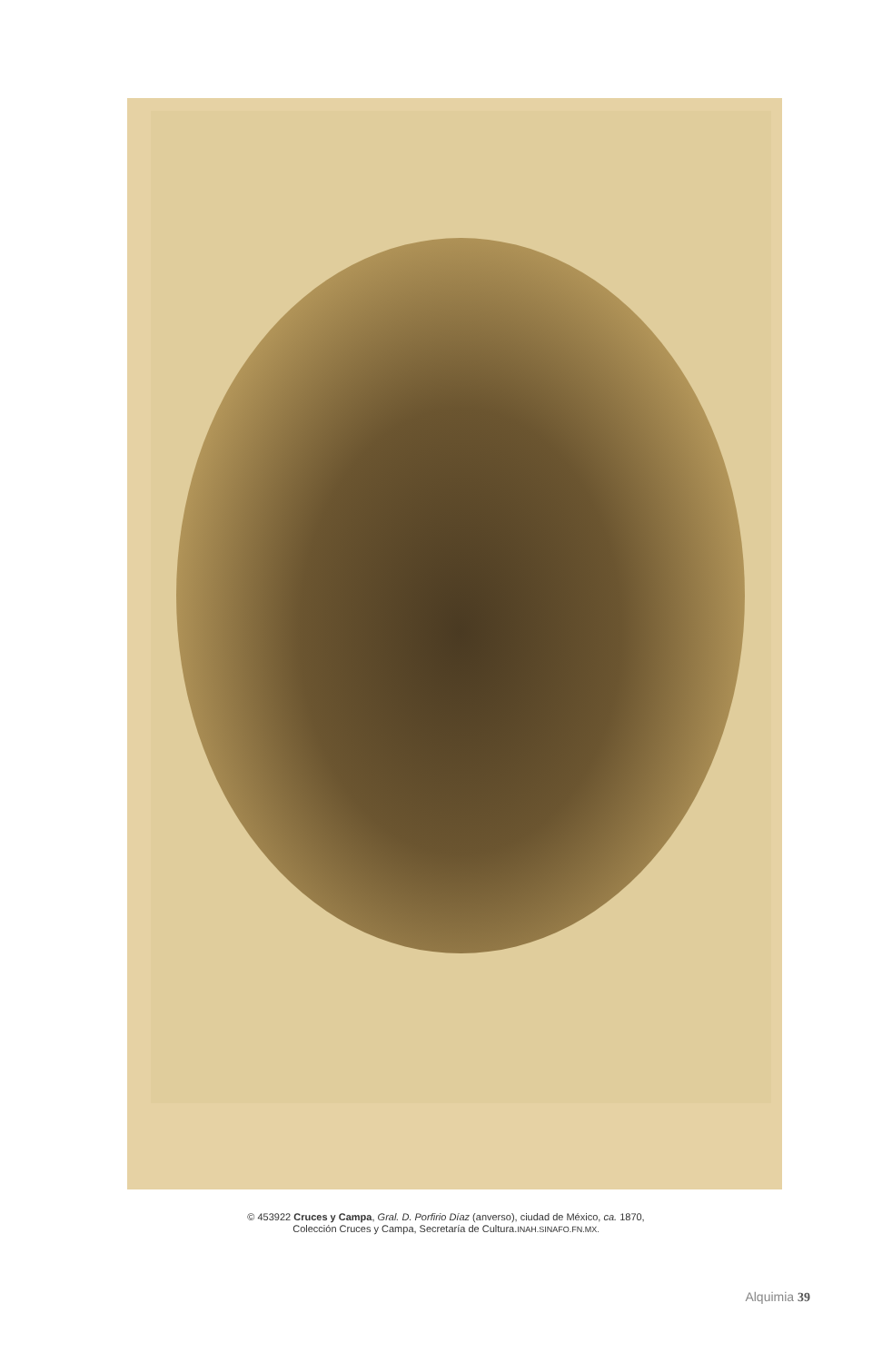© 453922 Cruces y Campa, Gral. D. Porfirio Díaz (anverso), ciudad de México, ca. 1870,
Colección Cruces y Campa, Secretaría de Cultura.INAH.SINAFO.FN.MX.
Alquimia 39